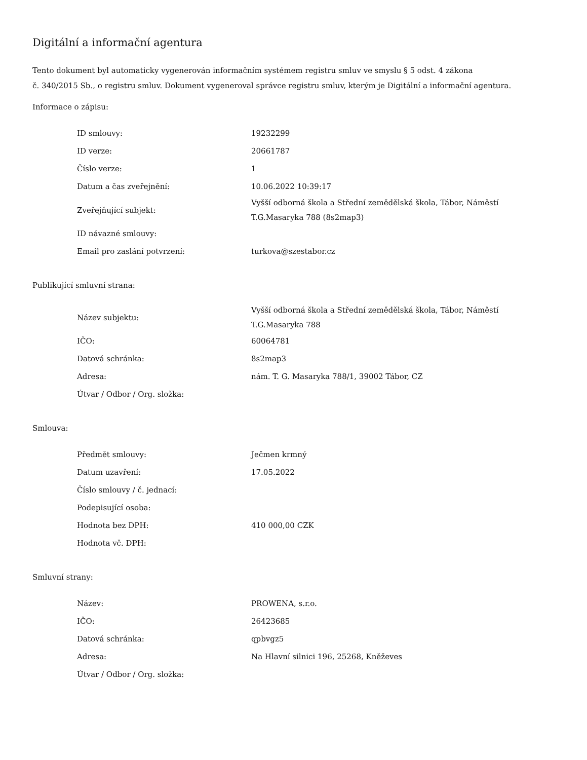Digitální a informační agentura
Tento dokument byl automaticky vygenerován informačním systémem registru smluv ve smyslu § 5 odst. 4 zákona
č. 340/2015 Sb., o registru smluv. Dokument vygeneroval správce registru smluv, kterým je Digitální a informační agentura.
Informace o zápisu:
| ID smlouvy: | 19232299 |
| ID verze: | 20661787 |
| Číslo verze: | 1 |
| Datum a čas zveřejnění: | 10.06.2022 10:39:17 |
| Zveřejňující subjekt: | Vyšší odborná škola a Střední zemědělská škola, Tábor, Náměstí T.G.Masaryka 788 (8s2map3) |
| ID návazné smlouvy: | |
| Email pro zaslání potvrzení: | turkova@szestabor.cz |
Publikující smluvní strana:
| Název subjektu: | Vyšší odborná škola a Střední zemědělská škola, Tábor, Náměstí T.G.Masaryka 788 |
| IČO: | 60064781 |
| Datová schránka: | 8s2map3 |
| Adresa: | nám. T. G. Masaryka 788/1, 39002 Tábor, CZ |
| Útvar / Odbor / Org. složka: | |
Smlouva:
| Předmět smlouvy: | Ječmen krmný |
| Datum uzavření: | 17.05.2022 |
| Číslo smlouvy / č. jednací: | |
| Podepisující osoba: | |
| Hodnota bez DPH: | 410 000,00 CZK |
| Hodnota vč. DPH: | |
Smluvní strany:
| Název: | PROWENA, s.r.o. |
| IČO: | 26423685 |
| Datová schránka: | qpbvgz5 |
| Adresa: | Na Hlavní silnici 196, 25268, Kněževes |
| Útvar / Odbor / Org. složka: | |